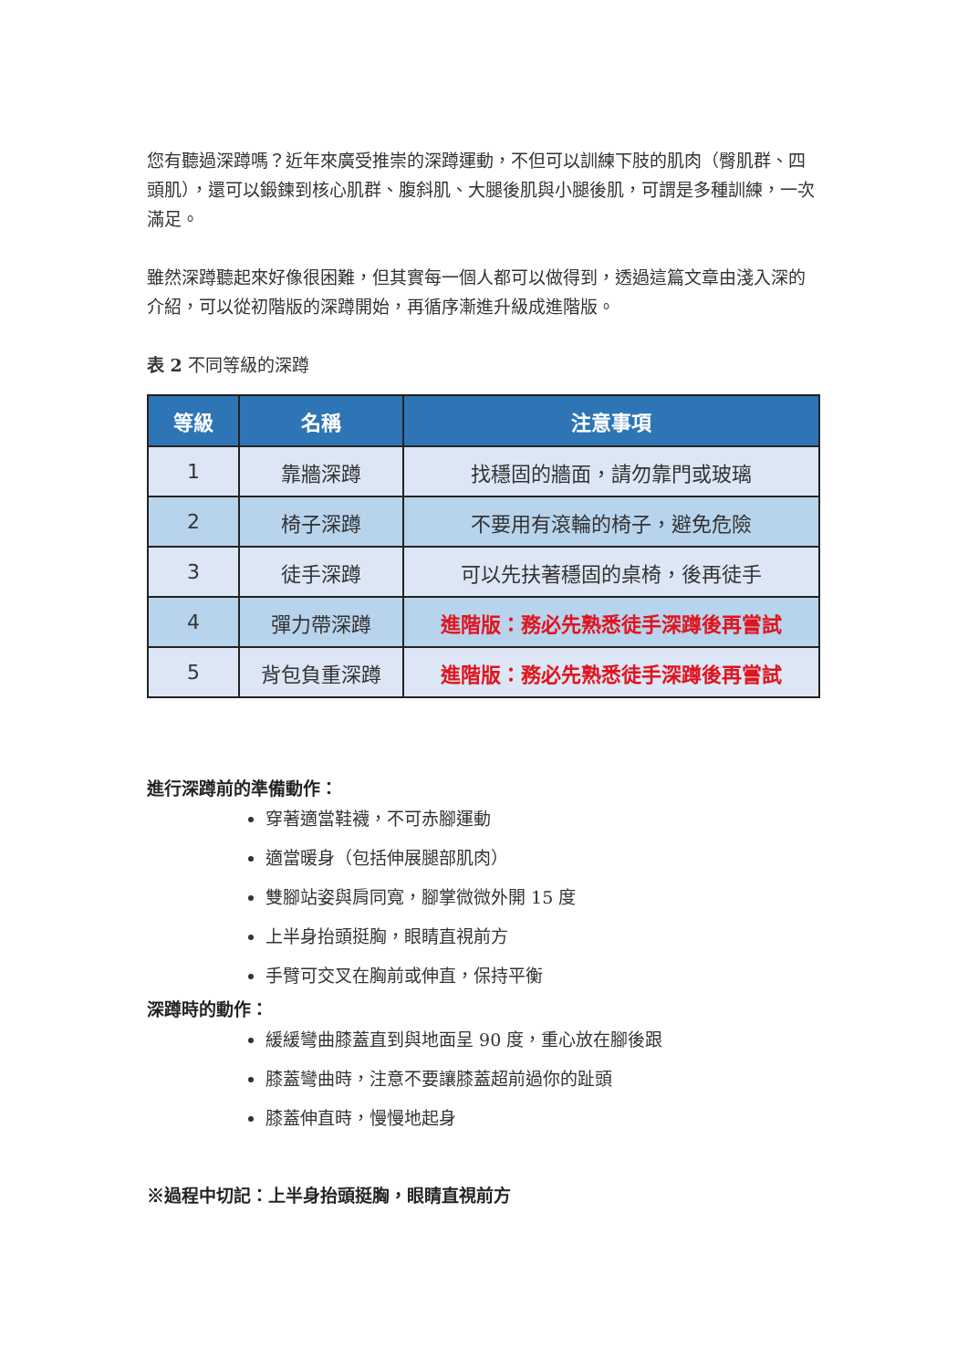您有聽過深蹲嗎？近年來廣受推崇的深蹲運動，不但可以訓練下肢的肌肉（臀肌群、四頭肌），還可以鍛鍊到核心肌群、腹斜肌、大腿後肌與小腿後肌，可謂是多種訓練，一次滿足。
雖然深蹲聽起來好像很困難，但其實每一個人都可以做得到，透過這篇文章由淺入深的介紹，可以從初階版的深蹲開始，再循序漸進升級成進階版。
表 2 不同等級的深蹲
| 等級 | 名稱 | 注意事項 |
| --- | --- | --- |
| 1 | 靠牆深蹲 | 找穩固的牆面，請勿靠門或玻璃 |
| 2 | 椅子深蹲 | 不要用有滾輪的椅子，避免危險 |
| 3 | 徒手深蹲 | 可以先扶著穩固的桌椅，後再徒手 |
| 4 | 彈力帶深蹲 | 進階版：務必先熟悉徒手深蹲後再嘗試 |
| 5 | 背包負重深蹲 | 進階版：務必先熟悉徒手深蹲後再嘗試 |
進行深蹲前的準備動作：
穿著適當鞋襪，不可赤腳運動
適當暖身（包括伸展腿部肌肉）
雙腳站姿與肩同寬，腳掌微微外開 15 度
上半身抬頭挺胸，眼睛直視前方
手臂可交叉在胸前或伸直，保持平衡
深蹲時的動作：
緩緩彎曲膝蓋直到與地面呈 90 度，重心放在腳後跟
膝蓋彎曲時，注意不要讓膝蓋超前過你的趾頭
膝蓋伸直時，慢慢地起身
※過程中切記：上半身抬頭挺胸，眼睛直視前方